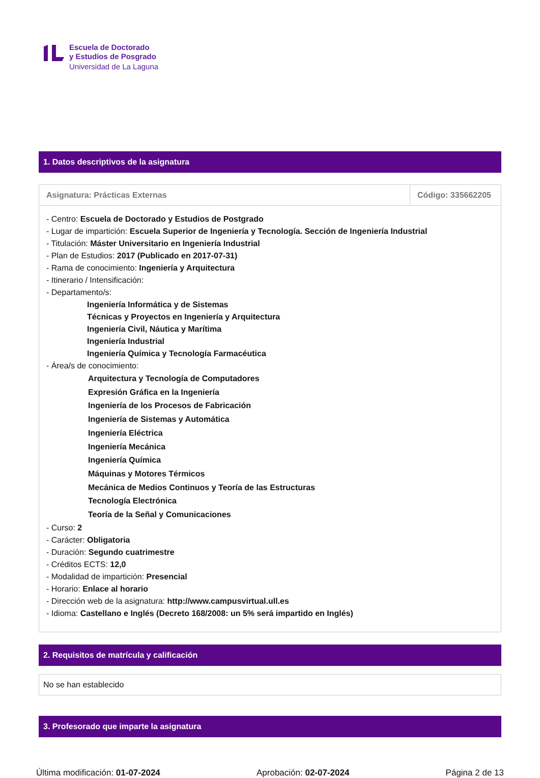Escuela de Doctorado
y Estudios de Posgrado
Universidad de La Laguna
1. Datos descriptivos de la asignatura
| Asignatura: Prácticas Externas | Código: 335662205 |
| - Centro: Escuela de Doctorado y Estudios de Postgrado - Lugar de impartición: Escuela Superior de Ingeniería y Tecnología. Sección de Ingeniería Industrial - Titulación: Máster Universitario en Ingeniería Industrial - Plan de Estudios: 2017 (Publicado en 2017-07-31) - Rama de conocimiento: Ingeniería y Arquitectura - Itinerario / Intensificación: - Departamento/s: Ingeniería Informática y de Sistemas Técnicas y Proyectos en Ingeniería y Arquitectura Ingeniería Civil, Náutica y Marítima Ingeniería Industrial Ingeniería Química y Tecnología Farmacéutica - Área/s de conocimiento: Arquitectura y Tecnología de Computadores Expresión Gráfica en la Ingeniería Ingeniería de los Procesos de Fabricación Ingeniería de Sistemas y Automática Ingeniería Eléctrica Ingeniería Mecánica Ingeniería Química Máquinas y Motores Térmicos Mecánica de Medios Continuos y Teoría de las Estructuras Tecnología Electrónica Teoría de la Señal y Comunicaciones - Curso: 2 - Carácter: Obligatoria - Duración: Segundo cuatrimestre - Créditos ECTS: 12,0 - Modalidad de impartición: Presencial - Horario: Enlace al horario - Dirección web de la asignatura: http://www.campusvirtual.ull.es - Idioma: Castellano e Inglés (Decreto 168/2008: un 5% será impartido en Inglés) | |
2. Requisitos de matrícula y calificación
No se han establecido
3. Profesorado que imparte la asignatura
Última modificación: 01-07-2024 Aprobación: 02-07-2024 Página 2 de 13